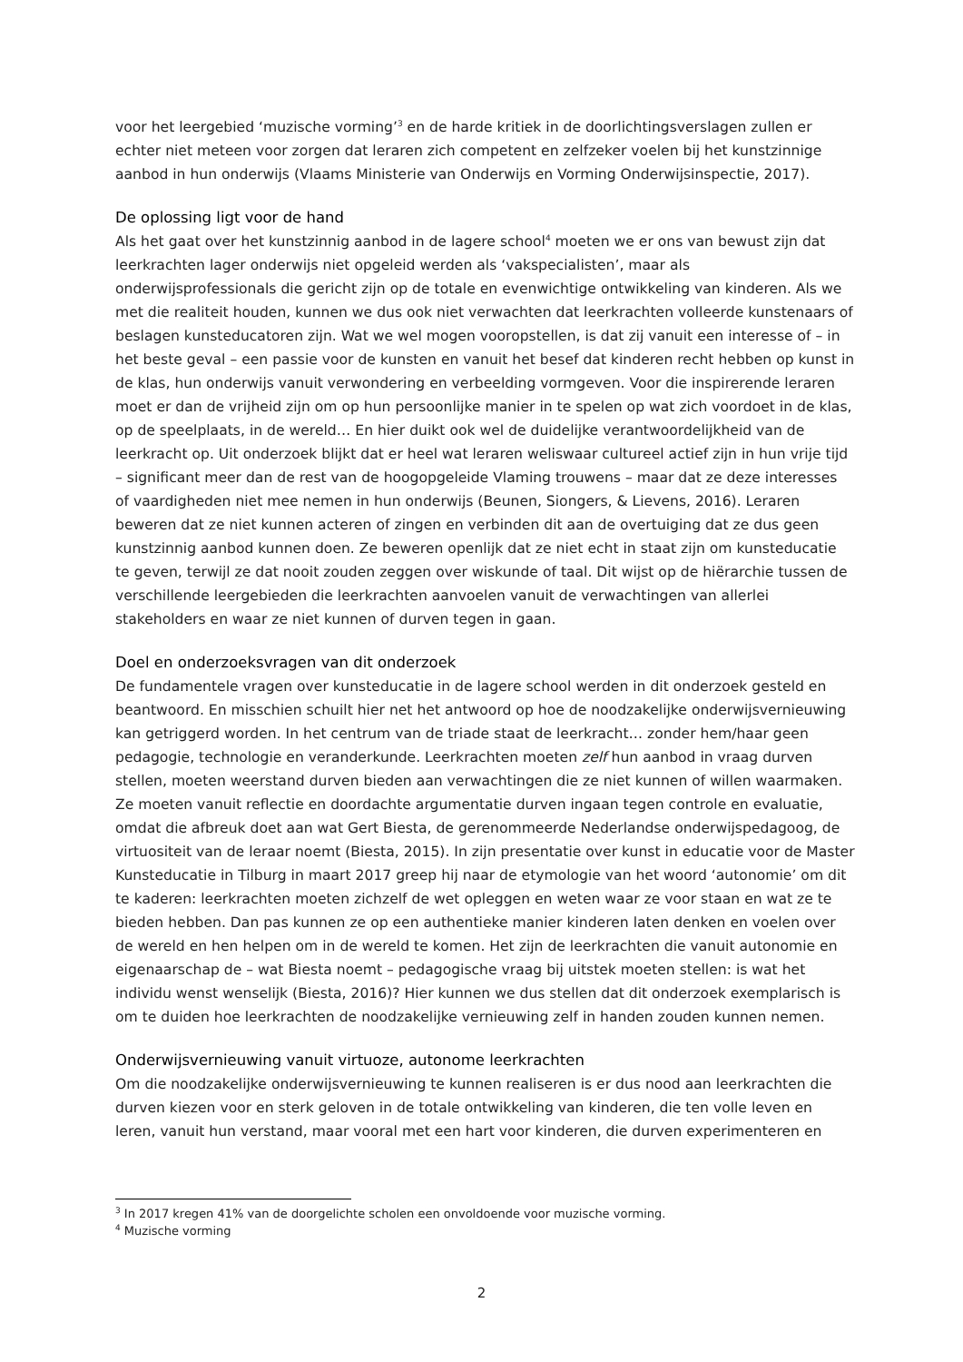voor het leergebied ‘muzische vorming’<sup>3</sup> en de harde kritiek in de doorlichtingsverslagen zullen er echter niet meteen voor zorgen dat leraren zich competent en zelfzeker voelen bij het kunstzinnige aanbod in hun onderwijs (Vlaams Ministerie van Onderwijs en Vorming Onderwijsinspectie, 2017).
De oplossing ligt voor de hand
Als het gaat over het kunstzinnig aanbod in de lagere school<sup>4</sup> moeten we er ons van bewust zijn dat leerkrachten lager onderwijs niet opgeleid werden als ‘vakspecialisten’, maar als onderwijsprofessionals die gericht zijn op de totale en evenwichtige ontwikkeling van kinderen. Als we met die realiteit houden, kunnen we dus ook niet verwachten dat leerkrachten volleerde kunstenaars of beslagen kunsteducatoren zijn. Wat we wel mogen vooropstellen, is dat zij vanuit een interesse of – in het beste geval – een passie voor de kunsten en vanuit het besef dat kinderen recht hebben op kunst in de klas, hun onderwijs vanuit verwondering en verbeelding vormgeven. Voor die inspirerende leraren moet er dan de vrijheid zijn om op hun persoonlijke manier in te spelen op wat zich voordoet in de klas, op de speelplaats, in de wereld… En hier duikt ook wel de duidelijke verantwoordelijkheid van de leerkracht op. Uit onderzoek blijkt dat er heel wat leraren weliswaar cultureel actief zijn in hun vrije tijd – significant meer dan de rest van de hoogopgeleide Vlaming trouwens – maar dat ze deze interesses of vaardigheden niet mee nemen in hun onderwijs (Beunen, Siongers, & Lievens, 2016). Leraren beweren dat ze niet kunnen acteren of zingen en verbinden dit aan de overtuiging dat ze dus geen kunstzinnig aanbod kunnen doen. Ze beweren openlijk dat ze niet echt in staat zijn om kunsteducatie te geven, terwijl ze dat nooit zouden zeggen over wiskunde of taal. Dit wijst op de hiërarchie tussen de verschillende leergebieden die leerkrachten aanvoelen vanuit de verwachtingen van allerlei stakeholders en waar ze niet kunnen of durven tegen in gaan.
Doel en onderzoeksvragen van dit onderzoek
De fundamentele vragen over kunsteducatie in de lagere school werden in dit onderzoek gesteld en beantwoord. En misschien schuilt hier net het antwoord op hoe de noodzakelijke onderwijsvernieuwing kan getriggerd worden. In het centrum van de triade staat de leerkracht… zonder hem/haar geen pedagogie, technologie en veranderkunde. Leerkrachten moeten zelf hun aanbod in vraag durven stellen, moeten weerstand durven bieden aan verwachtingen die ze niet kunnen of willen waarmaken. Ze moeten vanuit reflectie en doordachte argumentatie durven ingaan tegen controle en evaluatie, omdat die afbreuk doet aan wat Gert Biesta, de gerenommeerde Nederlandse onderwijspedagoog, de virtuositeit van de leraar noemt (Biesta, 2015). In zijn presentatie over kunst in educatie voor de Master Kunsteducatie in Tilburg in maart 2017 greep hij naar de etymologie van het woord ‘autonomie’ om dit te kaderen: leerkrachten moeten zichzelf de wet opleggen en weten waar ze voor staan en wat ze te bieden hebben. Dan pas kunnen ze op een authentieke manier kinderen laten denken en voelen over de wereld en hen helpen om in de wereld te komen. Het zijn de leerkrachten die vanuit autonomie en eigenaarschap de – wat Biesta noemt – pedagogische vraag bij uitstek moeten stellen: is wat het individu wenst wenselijk (Biesta, 2016)? Hier kunnen we dus stellen dat dit onderzoek exemplarisch is om te duiden hoe leerkrachten de noodzakelijke vernieuwing zelf in handen zouden kunnen nemen.
Onderwijsvernieuwing vanuit virtuoze, autonome leerkrachten
Om die noodzakelijke onderwijsvernieuwing te kunnen realiseren is er dus nood aan leerkrachten die durven kiezen voor en sterk geloven in de totale ontwikkeling van kinderen, die ten volle leven en leren, vanuit hun verstand, maar vooral met een hart voor kinderen, die durven experimenteren en
<sup>3</sup> In 2017 kregen 41% van de doorgelichte scholen een onvoldoende voor muzische vorming.
<sup>4</sup> Muzische vorming
2